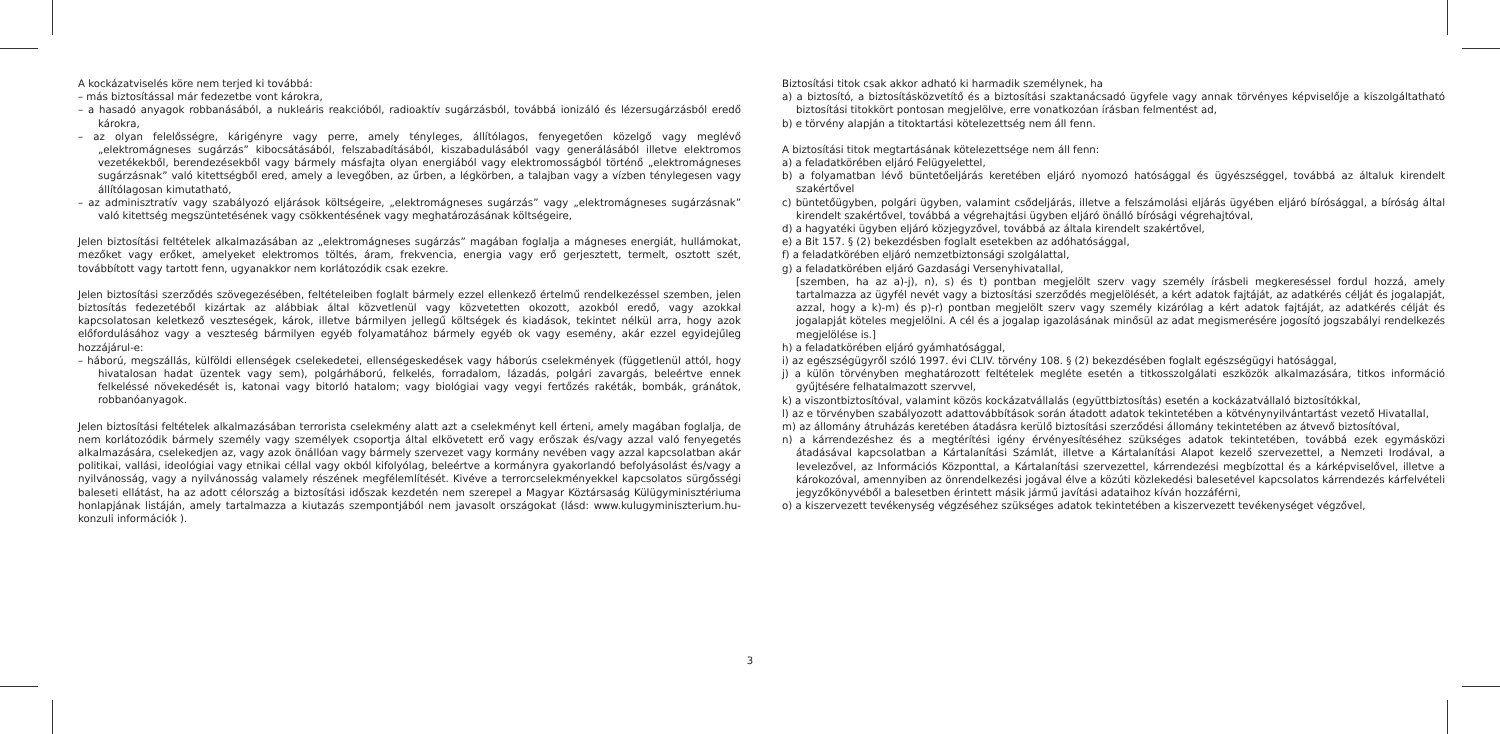A kockázatviselés köre nem terjed ki továbbá:
– más biztosítással már fedezetbe vont károkra,
– a hasadó anyagok robbanásából, a nukleáris reakcióból, radioaktív sugárzásból, továbbá ionizáló és lézersugárzásból eredő károkra,
– az olyan felelősségre, kárigényre vagy perre, amely tényleges, állítólagos, fenyegetően közelgő vagy meglévő „elektromágneses sugárzás” kibocsátásából, felszabadításából, kiszabadulásából vagy generálásából illetve elektromos vezetékekből, berendezésekből vagy bármely másfajta olyan energiából vagy elektromosságból történő „elektromágneses sugárzásnak” való kitettségből ered, amely a levegőben, az űrben, a légkörben, a talajban vagy a vízben ténylegesen vagy állítólagosan kimutatható,
– az adminisztratív vagy szabályozó eljárások költségeire, „elektromágneses sugárzás” vagy „elektromágneses sugárzásnak” való kitettség megszüntetésének vagy csökkentésének vagy meghatározásának költségeire,
Jelen biztosítási feltételek alkalmazásában az „elektromágneses sugárzás” magában foglalja a mágneses energiát, hullámokat, mezőket vagy erőket, amelyeket elektromos töltés, áram, frekvencia, energia vagy erő gerjesztett, termelt, osztott szét, továbbított vagy tartott fenn, ugyanakkor nem korlátozódik csak ezekre.
Jelen biztosítási szerződés szövegezésében, feltételeiben foglalt bármely ezzel ellenkező értelmű rendelkezéssel szemben, jelen biztosítás fedezetéből kizártak az alábbiak által közvetlenül vagy közvetetten okozott, azokból eredő, vagy azokkal kapcsolatosan keletkező veszteségek, károk, illetve bármilyen jellegű költségek és kiadások, tekintet nélkül arra, hogy azok előfordulásához vagy a veszteség bármilyen egyéb folyamatához bármely egyéb ok vagy esemény, akár ezzel egyidejűleg hozzájárul-e:
– háború, megszállás, külföldi ellenségek cselekedetei, ellenségeskedések vagy háborús cselekmények (függetlenül attól, hogy hivatalosan hadat üzentek vagy sem), polgárháború, felkelés, forradalom, lázadás, polgári zavargás, beleértve ennek felkeléssé növekedését is, katonai vagy bitorló hatalom; vagy biológiai vagy vegyi fertőzés rakéták, bombák, gránátok, robbanóanyagok.
Jelen biztosítási feltételek alkalmazásában terrorista cselekmény alatt azt a cselekményt kell érteni, amely magában foglalja, de nem korlátozódik bármely személy vagy személyek csoportja által elkövetett erő vagy erőszak és/vagy azzal való fenyegetés alkalmazására, cselekedjen az, vagy azok önállóan vagy bármely szervezet vagy kormány nevében vagy azzal kapcsolatban akár politikai, vallási, ideológiai vagy etnikai céllal vagy okból kifolyólag, beleértve a kormányra gyakorlandó befolyásolást és/vagy a nyilvánosság, vagy a nyilvánosság valamely részének megfélemlítését. Kivéve a terrorcselekményekkel kapcsolatos sürgősségi baleseti ellátást, ha az adott célország a biztosítási időszak kezdetén nem szerepel a Magyar Köztársaság Külügyminisztériuma honlapjának listáján, amely tartalmazza a kiutazás szempontjából nem javasolt országokat (lásd: www.kulugyminiszterium.hu-konzuli információk ).
Biztosítási titok csak akkor adható ki harmadik személynek, ha
a) a biztosító, a biztosításközvetítő és a biztosítási szaktanácsadó ügyfele vagy annak törvényes képviselője a kiszolgáltatható biztosítási titokkört pontosan megjelölve, erre vonatkozóan írásban felmentést ad,
b) e törvény alapján a titoktartási kötelezettség nem áll fenn.
A biztosítási titok megtartásának kötelezettsége nem áll fenn:
a) a feladatkörében eljáró Felügyelettel,
b) a folyamatban lévő büntetőeljárás keretében eljáró nyomozó hatósággal és ügyészséggel, továbbá az általuk kirendelt szakértővel
c) büntetőügyben, polgári ügyben, valamint csődeljárás, illetve a felszámolási eljárás ügyében eljáró bírósággal, a bíróság által kirendelt szakértővel, továbbá a végrehajtási ügyben eljáró önálló bírósági végrehajtóval,
d) a hagyatéki ügyben eljáró közjegyzővel, továbbá az általa kirendelt szakértővel,
e) a Bit 157. § (2) bekezdésben foglalt esetekben az adóhatósággal,
f) a feladatkörében eljáró nemzetbiztonsági szolgálattal,
g) a feladatkörében eljáró Gazdasági Versenyhivatallal,
[szemben, ha az a)-j), n), s) és t) pontban megjelölt szerv vagy személy írásbeli megkereséssel fordul hozzá, amely tartalmazza az ügyfél nevét vagy a biztosítási szerződés megjelölését, a kért adatok fajtáját, az adatkérés célját és jogalapját, azzal, hogy a k)-m) és p)-r) pontban megjelölt szerv vagy személy kizárólag a kért adatok fajtáját, az adatkérés célját és jogalapját köteles megjelölni. A cél és a jogalap igazolásának minősül az adat megismerésére jogosító jogszabályi rendelkezés megjelölése is.]
h) a feladatkörében eljáró gyámhatósággal,
i) az egészségügyről szóló 1997. évi CLIV. törvény 108. § (2) bekezdésében foglalt egészségügyi hatósággal,
j) a külön törvényben meghatározott feltételek megléte esetén a titkosszolgálati eszközök alkalmazására, titkos információ gyűjtésére felhatalmazott szervvel,
k) a viszontbiztosítóval, valamint közös kockázatvállalás (együttbiztosítás) esetén a kockázatvállaló biztosítókkal,
l) az e törvényben szabályozott adattovábbítások során átadott adatok tekintetében a kötvénynyilvántartást vezető Hivatallal,
m) az állomány átruházás keretében átadásra kerülő biztosítási szerződési állomány tekintetében az átvevő biztosítóval,
n) a kárrendezéshez és a megtérítési igény érvényesítéséhez szükséges adatok tekintetében, továbbá ezek egymásközi átadásával kapcsolatban a Kártalanítási Számlát, illetve a Kártalanítási Alapot kezelő szervezettel, a Nemzeti Irodával, a levelezővel, az Információs Központtal, a Kártalanítási szervezettel, kárrendezési megbízottal és a kárképviselővel, illetve a károkozóval, amennyiben az önrendelkezési jogával élve a közúti közlekedési balesetével kapcsolatos kárrendezés kárfelvételi jegyzőkönyvéből a balesetben érintett másik jármű javítási adataihoz kíván hozzáférni,
o) a kiszervezett tevékenység végzéséhez szükséges adatok tekintetében a kiszervezett tevékenységet végzővel,
3